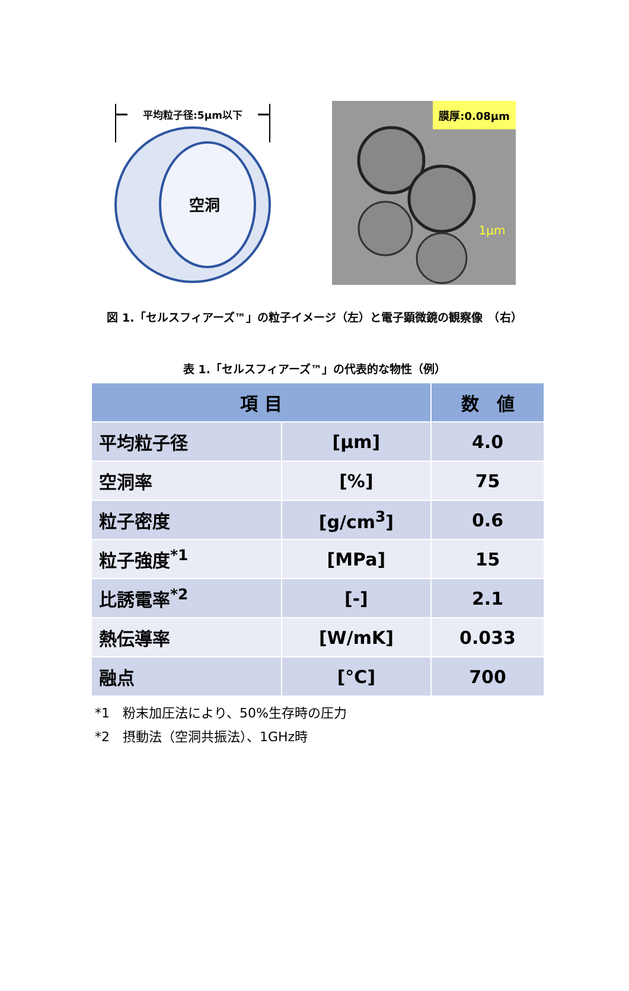平均粒子径:5μm以下
空洞
膜厚:0.08μm
1μm
図 1.「セルスフィアーズ™」の粒子イメージ（左）と電子顕微鏡の観察像　（右）
表 1.「セルスフィアーズ™」の代表的な物性（例）
| 項 目 | | 数 値 |
| --- | --- | --- |
| 平均粒子径 | [μm] | 4.0 |
| 空洞率 | [%] | 75 |
| 粒子密度 | [g/cm<sup>3</sup>] | 0.6 |
| 粒子強度<sup>*1</sup> | [MPa] | 15 |
| 比誘電率<sup>*2</sup> | [-] | 2.1 |
| 熱伝導率 | [W/mK] | 0.033 |
| 融点 | [°C] | 700 |
*1　粉末加圧法により、50%生存時の圧力
*2　摂動法（空洞共振法）、1GHz時